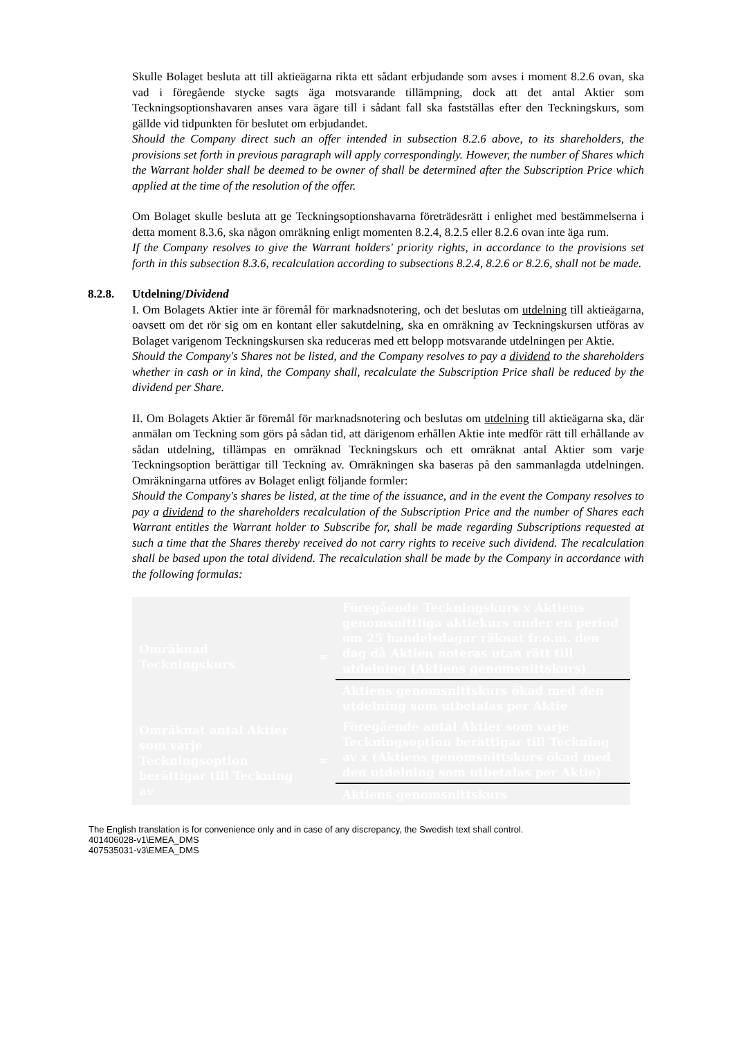Skulle Bolaget besluta att till aktieägarna rikta ett sådant erbjudande som avses i moment 8.2.6 ovan, ska vad i föregående stycke sagts äga motsvarande tillämpning, dock att det antal Aktier som Teckningsoptionshavaren anses vara ägare till i sådant fall ska fastställas efter den Teckningskurs, som gällde vid tidpunkten för beslutet om erbjudandet.
Should the Company direct such an offer intended in subsection 8.2.6 above, to its shareholders, the provisions set forth in previous paragraph will apply correspondingly. However, the number of Shares which the Warrant holder shall be deemed to be owner of shall be determined after the Subscription Price which applied at the time of the resolution of the offer.
Om Bolaget skulle besluta att ge Teckningsoptionshavarna företrädesrätt i enlighet med bestämmelserna i detta moment 8.3.6, ska någon omräkning enligt momenten 8.2.4, 8.2.5 eller 8.2.6 ovan inte äga rum.
If the Company resolves to give the Warrant holders' priority rights, in accordance to the provisions set forth in this subsection 8.3.6, recalculation according to subsections 8.2.4, 8.2.6 or 8.2.6, shall not be made.
8.2.8. Utdelning/Dividend
I. Om Bolagets Aktier inte är föremål för marknadsnotering, och det beslutas om utdelning till aktieägarna, oavsett om det rör sig om en kontant eller sakutdelning, ska en omräkning av Teckningskursen utföras av Bolaget varigenom Teckningskursen ska reduceras med ett belopp motsvarande utdelningen per Aktie.
Should the Company's Shares not be listed, and the Company resolves to pay a dividend to the shareholders whether in cash or in kind, the Company shall, recalculate the Subscription Price shall be reduced by the dividend per Share.
II. Om Bolagets Aktier är föremål för marknadsnotering och beslutas om utdelning till aktieägarna ska, där anmälan om Teckning som görs på sådan tid, att därigenom erhållen Aktie inte medför rätt till erhållande av sådan utdelning, tillämpas en omräknad Teckningskurs och ett omräknat antal Aktier som varje Teckningsoption berättigar till Teckning av. Omräkningen ska baseras på den sammanlagda utdelningen. Omräkningarna utföres av Bolaget enligt följande formler:
Should the Company's shares be listed, at the time of the issuance, and in the event the Company resolves to pay a dividend to the shareholders recalculation of the Subscription Price and the number of Shares each Warrant entitles the Warrant holder to Subscribe for, shall be made regarding Subscriptions requested at such a time that the Shares thereby received do not carry rights to receive such dividend. The recalculation shall be based upon the total dividend. The recalculation shall be made by the Company in accordance with the following formulas:
| Omräknad Teckningskurs | = | Föregående Teckningskurs x Aktiens genomsnittliga aktiekurs under en period om 25 handelsdagar räknat fr.o.m. den dag då Aktien noteras utan rätt till utdelning (Aktiens genomsnittskurs) |
| | | Aktiens genomsnittskurs ökad med den utdelning som utbetalas per Aktie |
| Omräknat antal Aktier som varje Teckningsoption berättigar till Teckning av | = | Föregående antal Aktier som varje Teckningsoption berättigar till Teckning av x (Aktiens genomsnittskurs ökad med den utdelning som utbetalas per Aktie) |
| | | Aktiens genomsnittskurs |
The English translation is for convenience only and in case of any discrepancy, the Swedish text shall control.
401406028-v1\EMEA_DMS
407535031-v3\EMEA_DMS